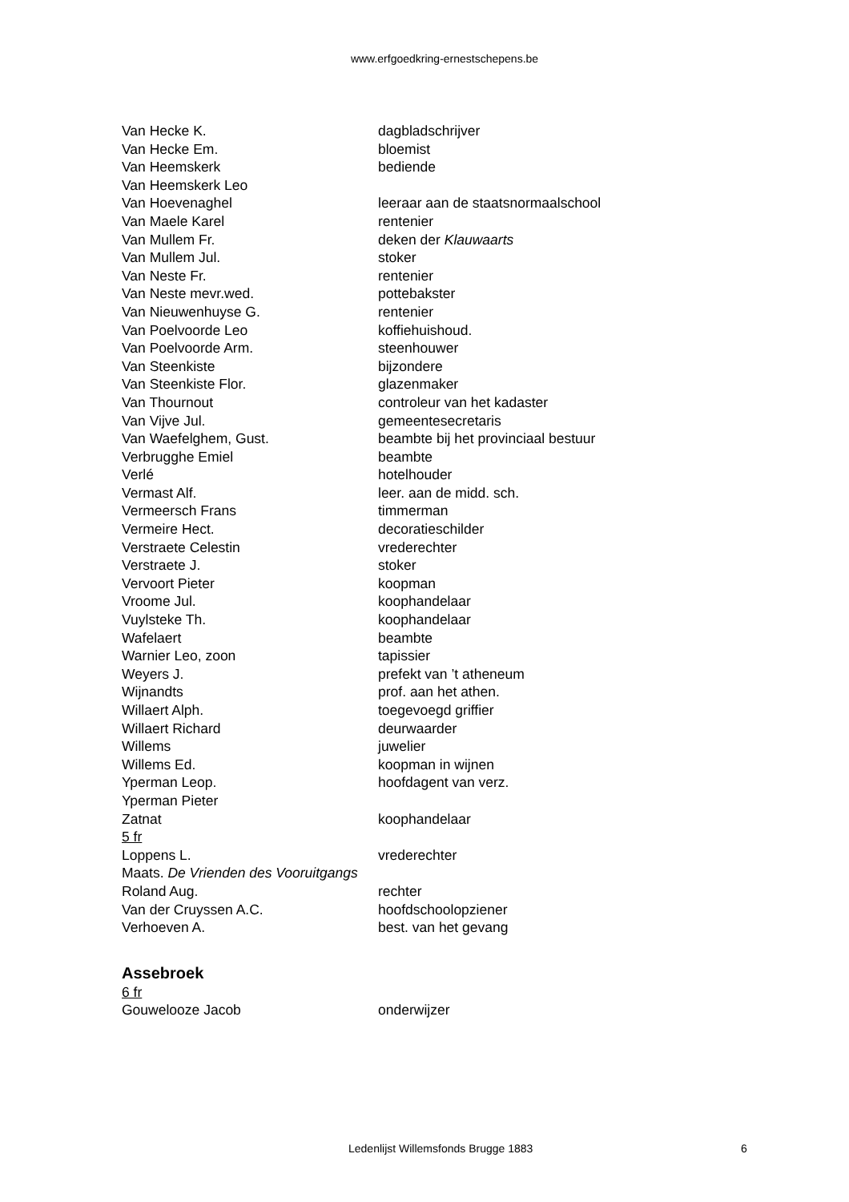www.erfgoedkring-ernestschepens.be
Van Hecke K. dagbladschrijver
Van Hecke Em. bloemist
Van Heemskerk bediende
Van Heemskerk Leo
Van Hoevenaghel leeraar aan de staatsnormaalschool
Van Maele Karel rentenier
Van Mullem Fr. deken der Klauwaarts
Van Mullem Jul. stoker
Van Neste Fr. rentenier
Van Neste mevr.wed. pottebakster
Van Nieuwenhuyse G. rentenier
Van Poelvoorde Leo koffiehuishoud.
Van Poelvoorde Arm. steenhouwer
Van Steenkiste bijzondere
Van Steenkiste Flor. glazenmaker
Van Thournout controleur van het kadaster
Van Vijve Jul. gemeentesecretaris
Van Waefelghem, Gust. beambte bij het provinciaal bestuur
Verbrugghe Emiel beambte
Verlé hotelhouder
Vermast Alf. leer. aan de midd. sch.
Vermeersch Frans timmerman
Vermeire Hect. decoratieschilder
Verstraete Celestin vrederechter
Verstraete J. stoker
Vervoort Pieter koopman
Vroome Jul. koophandelaar
Vuylsteke Th. koophandelaar
Wafelaert beambte
Warnier Leo, zoon tapissier
Weyers J. prefekt van ’t atheneum
Wijnandts prof. aan het athen.
Willaert Alph. toegevoegd griffier
Willaert Richard deurwaarder
Willems juwelier
Willems Ed. koopman in wijnen
Yperman Leop. hoofdagent van verz.
Yperman Pieter
Zatnat koophandelaar
5 fr
Loppens L. vrederechter
Maats. De Vrienden des Vooruitgangs
Roland Aug. rechter
Van der Cruyssen A.C. hoofdschoolopziener
Verhoeven A. best. van het gevang
Assebroek
6 fr
Gouwelooze Jacob onderwijzer
Ledenlijst Willemsfonds Brugge 1883 6